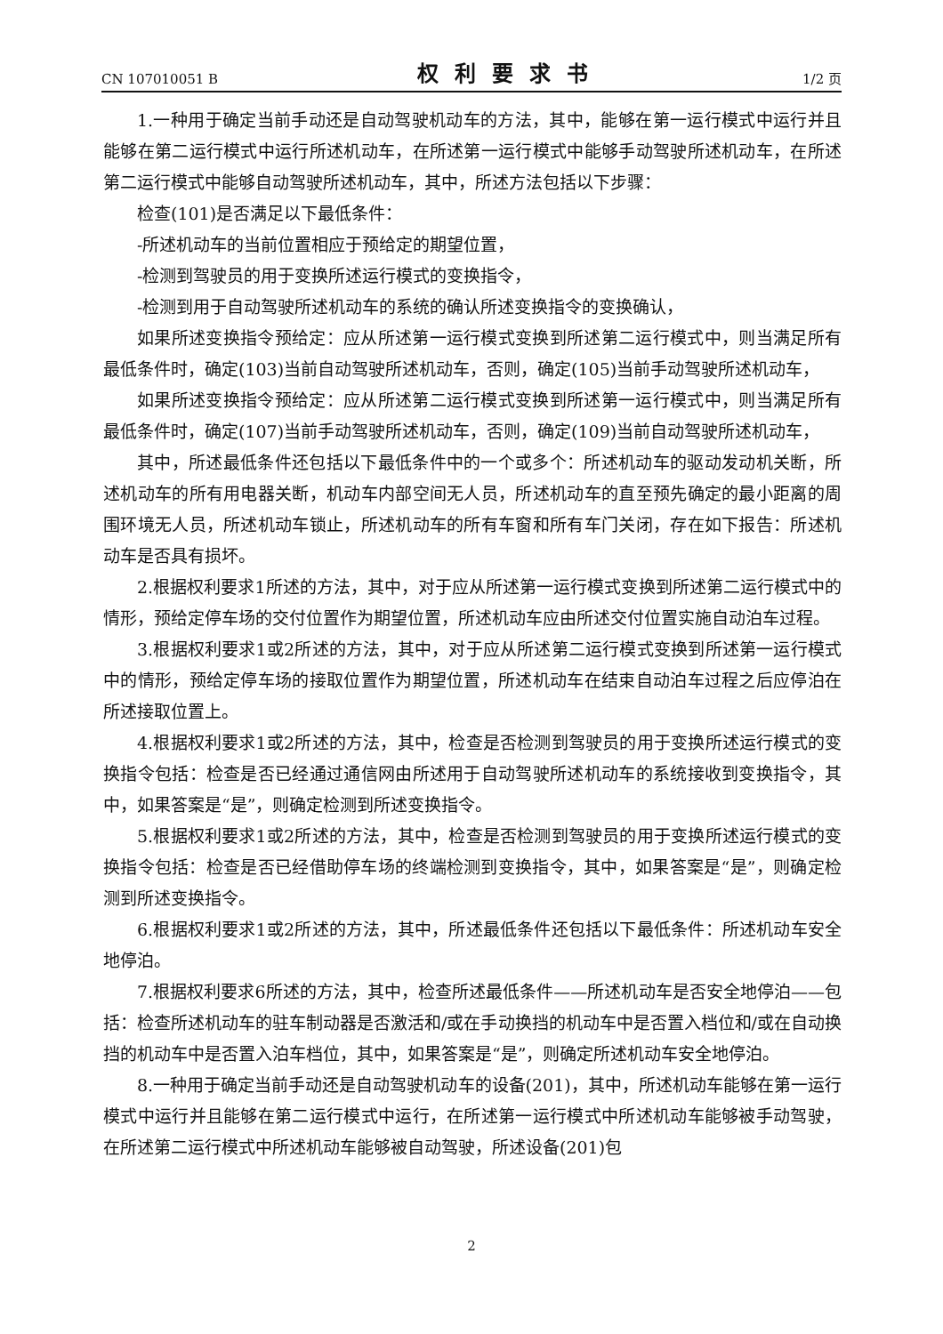CN 107010051 B 权利要求书 1/2 页
1.一种用于确定当前手动还是自动驾驶机动车的方法，其中，能够在第一运行模式中运行并且能够在第二运行模式中运行所述机动车，在所述第一运行模式中能够手动驾驶所述机动车，在所述第二运行模式中能够自动驾驶所述机动车，其中，所述方法包括以下步骤：
检查(101)是否满足以下最低条件：
-所述机动车的当前位置相应于预给定的期望位置，
-检测到驾驶员的用于变换所述运行模式的变换指令，
-检测到用于自动驾驶所述机动车的系统的确认所述变换指令的变换确认，
如果所述变换指令预给定：应从所述第一运行模式变换到所述第二运行模式中，则当满足所有最低条件时，确定(103)当前自动驾驶所述机动车，否则，确定(105)当前手动驾驶所述机动车，
如果所述变换指令预给定：应从所述第二运行模式变换到所述第一运行模式中，则当满足所有最低条件时，确定(107)当前手动驾驶所述机动车，否则，确定(109)当前自动驾驶所述机动车，
其中，所述最低条件还包括以下最低条件中的一个或多个：所述机动车的驱动发动机关断，所述机动车的所有用电器关断，机动车内部空间无人员，所述机动车的直至预先确定的最小距离的周围环境无人员，所述机动车锁止，所述机动车的所有车窗和所有车门关闭，存在如下报告：所述机动车是否具有损坏。
2.根据权利要求1所述的方法，其中，对于应从所述第一运行模式变换到所述第二运行模式中的情形，预给定停车场的交付位置作为期望位置，所述机动车应由所述交付位置实施自动泊车过程。
3.根据权利要求1或2所述的方法，其中，对于应从所述第二运行模式变换到所述第一运行模式中的情形，预给定停车场的接取位置作为期望位置，所述机动车在结束自动泊车过程之后应停泊在所述接取位置上。
4.根据权利要求1或2所述的方法，其中，检查是否检测到驾驶员的用于变换所述运行模式的变换指令包括：检查是否已经通过通信网由所述用于自动驾驶所述机动车的系统接收到变换指令，其中，如果答案是“是”，则确定检测到所述变换指令。
5.根据权利要求1或2所述的方法，其中，检查是否检测到驾驶员的用于变换所述运行模式的变换指令包括：检查是否已经借助停车场的终端检测到变换指令，其中，如果答案是“是”，则确定检测到所述变换指令。
6.根据权利要求1或2所述的方法，其中，所述最低条件还包括以下最低条件：所述机动车安全地停泊。
7.根据权利要求6所述的方法，其中，检查所述最低条件——所述机动车是否安全地停泊——包括：检查所述机动车的驻车制动器是否激活和/或在手动换挡的机动车中是否置入档位和/或在自动换挡的机动车中是否置入泊车档位，其中，如果答案是“是”，则确定所述机动车安全地停泊。
8.一种用于确定当前手动还是自动驾驶机动车的设备(201)，其中，所述机动车能够在第一运行模式中运行并且能够在第二运行模式中运行，在所述第一运行模式中所述机动车能够被手动驾驶，在所述第二运行模式中所述机动车能够被自动驾驶，所述设备(201)包
2